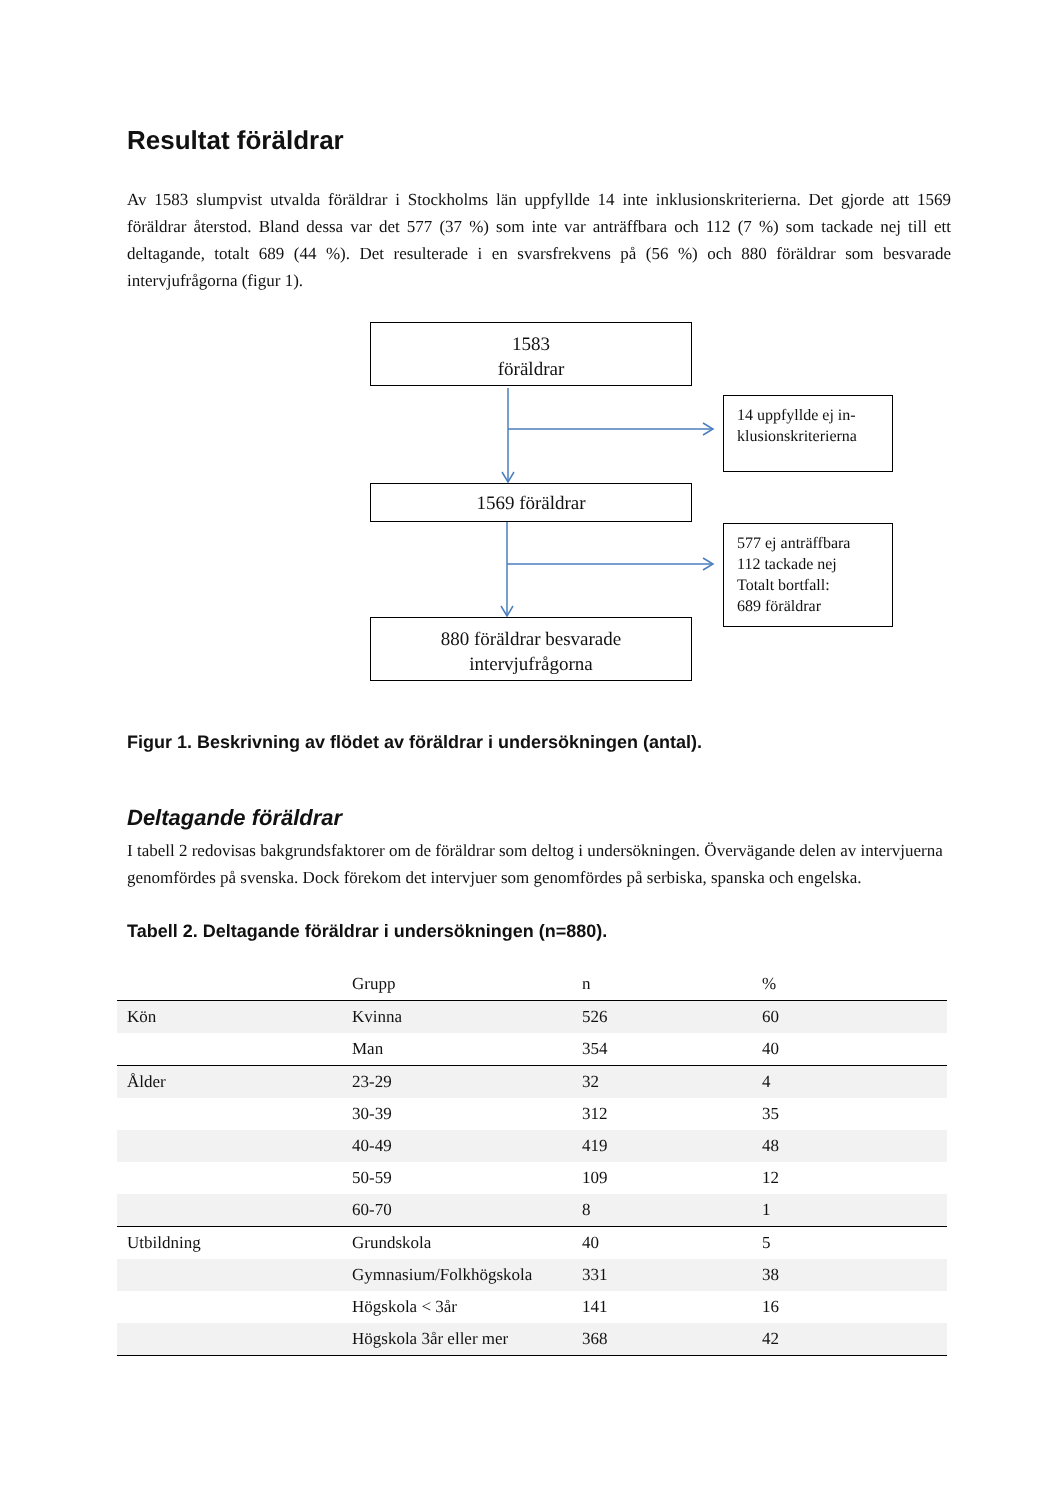Resultat föräldrar
Av 1583 slumpvist utvalda föräldrar i Stockholms län uppfyllde 14 inte inklusionskriterierna. Det gjorde att 1569 föräldrar återstod. Bland dessa var det 577 (37 %) som inte var anträffbara och 112 (7 %) som tackade nej till ett deltagande, totalt 689 (44 %). Det resulterade i en svarsfrekvens på (56 %) och 880 föräldrar som besvarade intervjufrågorna (figur 1).
1583
föräldrar
14 uppfyllde ej in-klusionskriterierna
1569 föräldrar
577 ej anträffbara
112 tackade nej
Totalt bortfall:
689 föräldrar
880 föräldrar besvarade
intervjufrågorna
Figur 1. Beskrivning av flödet av föräldrar i undersökningen (antal).
Deltagande föräldrar
I tabell 2 redovisas bakgrundsfaktorer om de föräldrar som deltog i undersökningen. Övervägande delen av intervjuerna genomfördes på svenska. Dock förekom det intervjuer som genomfördes på serbiska, spanska och engelska.
Tabell 2. Deltagande föräldrar i undersökningen (n=880).
| | Grupp | n | % |
| --- | --- | --- | --- |
| Kön | Kvinna | 526 | 60 |
| | Man | 354 | 40 |
| Ålder | 23-29 | 32 | 4 |
| | 30-39 | 312 | 35 |
| | 40-49 | 419 | 48 |
| | 50-59 | 109 | 12 |
| | 60-70 | 8 | 1 |
| Utbildning | Grundskola | 40 | 5 |
| | Gymnasium/Folkhögskola | 331 | 38 |
| | Högskola < 3år | 141 | 16 |
| | Högskola 3år eller mer | 368 | 42 |